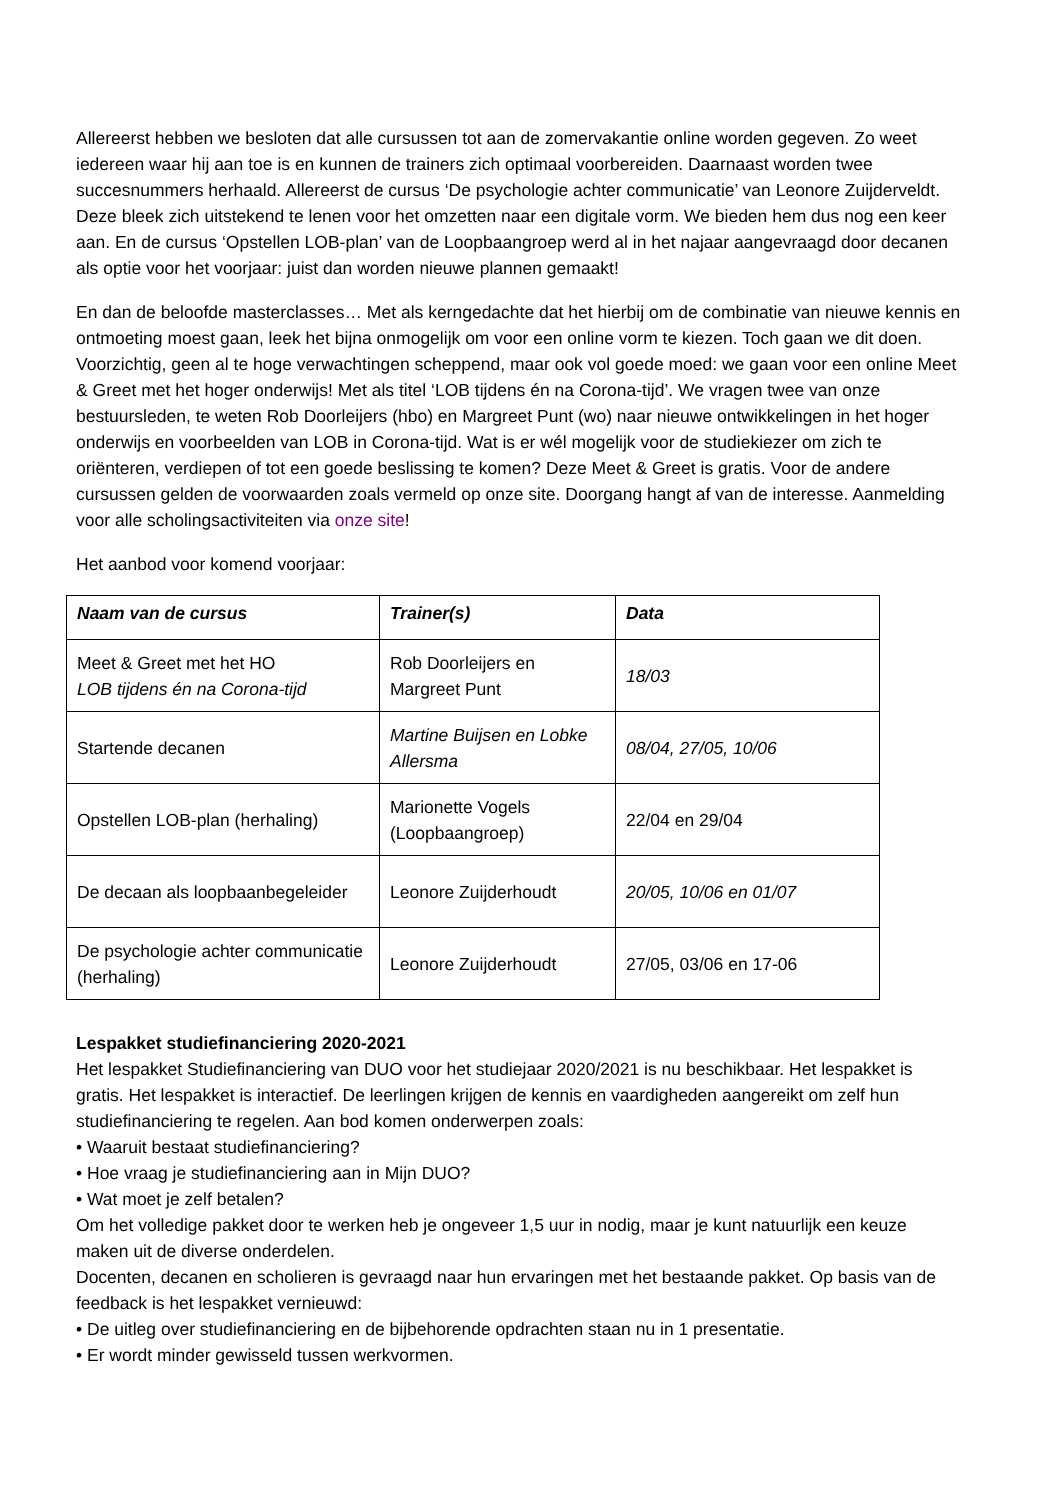Allereerst hebben we besloten dat alle cursussen tot aan de zomervakantie online worden gegeven. Zo weet iedereen waar hij aan toe is en kunnen de trainers zich optimaal voorbereiden. Daarnaast worden twee succesnummers herhaald. Allereerst de cursus ‘De psychologie achter communicatie’ van Leonore Zuijderveldt. Deze bleek zich uitstekend te lenen voor het omzetten naar een digitale vorm. We bieden hem dus nog een keer aan. En de cursus ‘Opstellen LOB-plan’ van de Loopbaangroep werd al in het najaar aangevraagd door decanen als optie voor het voorjaar: juist dan worden nieuwe plannen gemaakt!
En dan de beloofde masterclasses… Met als kerngedachte dat het hierbij om de combinatie van nieuwe kennis en ontmoeting moest gaan, leek het bijna onmogelijk om voor een online vorm te kiezen. Toch gaan we dit doen. Voorzichtig, geen al te hoge verwachtingen scheppend, maar ook vol goede moed: we gaan voor een online Meet & Greet met het hoger onderwijs! Met als titel ‘LOB tijdens én na Corona-tijd’. We vragen twee van onze bestuursleden, te weten Rob Doorleijers (hbo) en Margreet Punt (wo) naar nieuwe ontwikkelingen in het hoger onderwijs en voorbeelden van LOB in Corona-tijd. Wat is er wél mogelijk voor de studiekiezer om zich te oriënteren, verdiepen of tot een goede beslissing te komen? Deze Meet & Greet is gratis. Voor de andere cursussen gelden de voorwaarden zoals vermeld op onze site. Doorgang hangt af van de interesse. Aanmelding voor alle scholingsactiviteiten via onze site!
Het aanbod voor komend voorjaar:
| Naam van de cursus | Trainer(s) | Data |
| --- | --- | --- |
| Meet & Greet met het HO LOB tijdens én na Corona-tijd | Rob Doorleijers en Margreet Punt | 18/03 |
| Startende decanen | Martine Buijsen en Lobke Allersma | 08/04, 27/05, 10/06 |
| Opstellen LOB-plan (herhaling) | Marionette Vogels (Loopbaangroep) | 22/04 en 29/04 |
| De decaan als loopbaanbegeleider | Leonore Zuijderhoudt | 20/05, 10/06 en 01/07 |
| De psychologie achter communicatie (herhaling) | Leonore Zuijderhoudt | 27/05, 03/06 en 17-06 |
Lespakket studiefinanciering 2020-2021
Het lespakket Studiefinanciering van DUO voor het studiejaar 2020/2021 is nu beschikbaar. Het lespakket is gratis. Het lespakket is interactief. De leerlingen krijgen de kennis en vaardigheden aangereikt om zelf hun studiefinanciering te regelen. Aan bod komen onderwerpen zoals:
• Waaruit bestaat studiefinanciering?
• Hoe vraag je studiefinanciering aan in Mijn DUO?
• Wat moet je zelf betalen?
Om het volledige pakket door te werken heb je ongeveer 1,5 uur in nodig, maar je kunt natuurlijk een keuze maken uit de diverse onderdelen.
Docenten, decanen en scholieren is gevraagd naar hun ervaringen met het bestaande pakket. Op basis van de feedback is het lespakket vernieuwd:
• De uitleg over studiefinanciering en de bijbehorende opdrachten staan nu in 1 presentatie.
• Er wordt minder gewisseld tussen werkvormen.